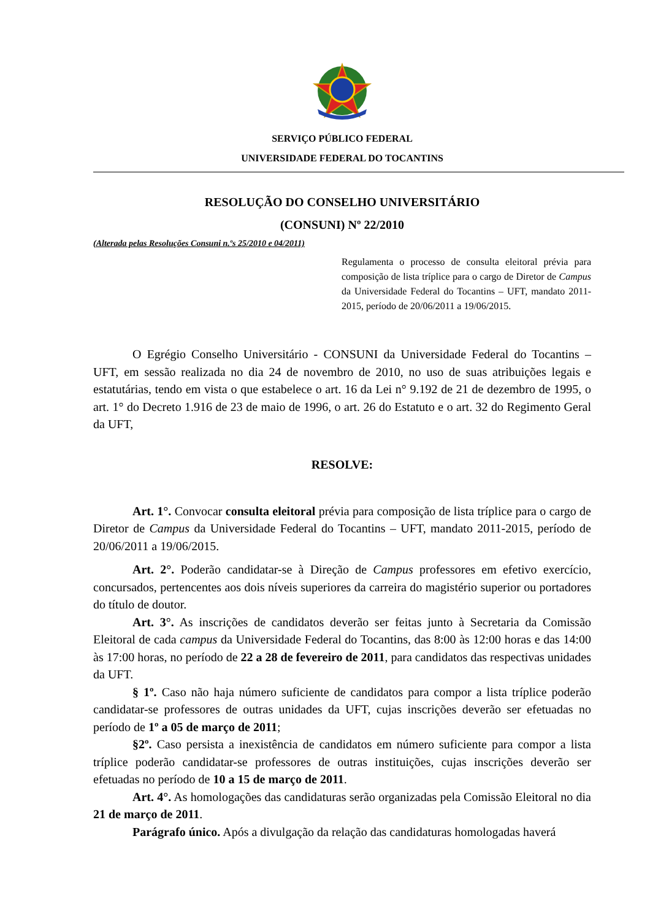SERVIÇO PÚBLICO FEDERAL
UNIVERSIDADE FEDERAL DO TOCANTINS
RESOLUÇÃO DO CONSELHO UNIVERSITÁRIO
(CONSUNI) Nº 22/2010
(Alterada pelas Resoluções Consuni n.ºs 25/2010 e 04/2011)
Regulamenta o processo de consulta eleitoral prévia para composição de lista tríplice para o cargo de Diretor de Campus da Universidade Federal do Tocantins – UFT, mandato 2011-2015, período de 20/06/2011 a 19/06/2015.
O Egrégio Conselho Universitário - CONSUNI da Universidade Federal do Tocantins – UFT, em sessão realizada no dia 24 de novembro de 2010, no uso de suas atribuições legais e estatutárias, tendo em vista o que estabelece o art. 16 da Lei n° 9.192 de 21 de dezembro de 1995, o art. 1° do Decreto 1.916 de 23 de maio de 1996, o art. 26 do Estatuto e o art. 32 do Regimento Geral da UFT,
RESOLVE:
Art. 1°. Convocar consulta eleitoral prévia para composição de lista tríplice para o cargo de Diretor de Campus da Universidade Federal do Tocantins – UFT, mandato 2011-2015, período de 20/06/2011 a 19/06/2015.
Art. 2°. Poderão candidatar-se à Direção de Campus professores em efetivo exercício, concursados, pertencentes aos dois níveis superiores da carreira do magistério superior ou portadores do título de doutor.
Art. 3°. As inscrições de candidatos deverão ser feitas junto à Secretaria da Comissão Eleitoral de cada campus da Universidade Federal do Tocantins, das 8:00 às 12:00 horas e das 14:00 às 17:00 horas, no período de 22 a 28 de fevereiro de 2011, para candidatos das respectivas unidades da UFT.
§ 1º. Caso não haja número suficiente de candidatos para compor a lista tríplice poderão candidatar-se professores de outras unidades da UFT, cujas inscrições deverão ser efetuadas no período de 1º a 05 de março de 2011;
§2º. Caso persista a inexistência de candidatos em número suficiente para compor a lista tríplice poderão candidatar-se professores de outras instituições, cujas inscrições deverão ser efetuadas no período de 10 a 15 de março de 2011.
Art. 4°. As homologações das candidaturas serão organizadas pela Comissão Eleitoral no dia 21 de março de 2011.
Parágrafo único. Após a divulgação da relação das candidaturas homologadas haverá